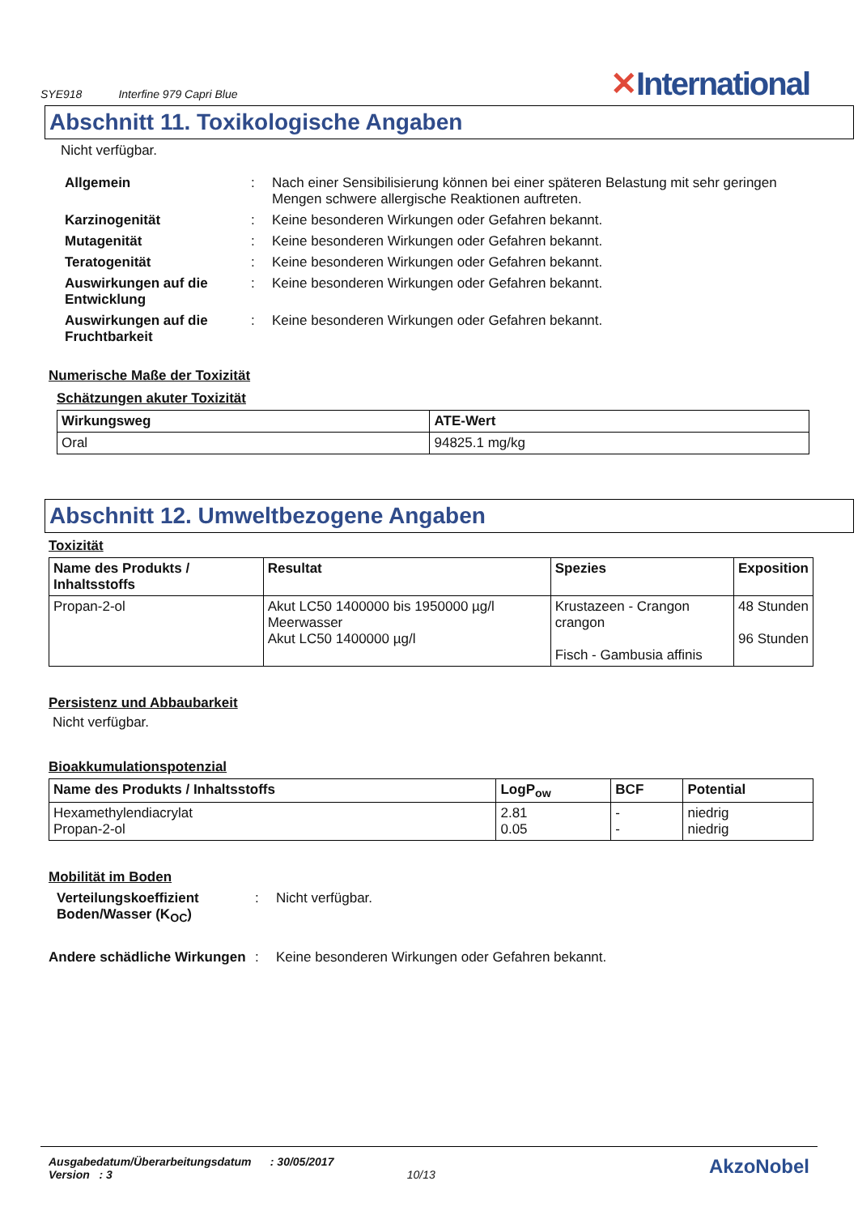SYE918 Interfine 979 Capri Blue
✕International
Abschnitt 11. Toxikologische Angaben
Nicht verfügbar.
Allgemein: Nach einer Sensibilisierung können bei einer späteren Belastung mit sehr geringen Mengen schwere allergische Reaktionen auftreten.
Karzinogenität: Keine besonderen Wirkungen oder Gefahren bekannt.
Mutagenität: Keine besonderen Wirkungen oder Gefahren bekannt.
Teratogenität: Keine besonderen Wirkungen oder Gefahren bekannt.
Auswirkungen auf die Entwicklung: Keine besonderen Wirkungen oder Gefahren bekannt.
Auswirkungen auf die Fruchtbarkeit: Keine besonderen Wirkungen oder Gefahren bekannt.
Numerische Maße der Toxizität
Schätzungen akuter Toxizität
| Wirkungsweg | ATE-Wert |
| --- | --- |
| Oral | 94825.1 mg/kg |
Abschnitt 12. Umweltbezogene Angaben
Toxizität
| Name des Produkts / Inhaltsstoffs | Resultat | Spezies | Exposition |
| --- | --- | --- | --- |
| Propan-2-ol | Akut LC50 1400000 bis 1950000 µg/l Meerwasser Akut LC50 1400000 µg/l | Krustazeen - Crangon crangon Fisch - Gambusia affinis | 48 Stunden 96 Stunden |
Persistenz und Abbaubarkeit
Nicht verfügbar.
Bioakkumulationspotenzial
| Name des Produkts / Inhaltsstoffs | LogP<sub>ow</sub> | BCF | Potential |
| --- | --- | --- | --- |
| Hexamethylendiacrylat Propan-2-ol | 2.81 0.05 | - - | niedrig niedrig |
Mobilität im Boden
Verteilungskoeffizient Boden/Wasser (K<sub>OC</sub>): Nicht verfügbar.
Andere schädliche Wirkungen: Keine besonderen Wirkungen oder Gefahren bekannt.
Ausgabedatum/Überarbeitungsdatum : 30/05/2017
Version : 3 10/13
AkzoNobel